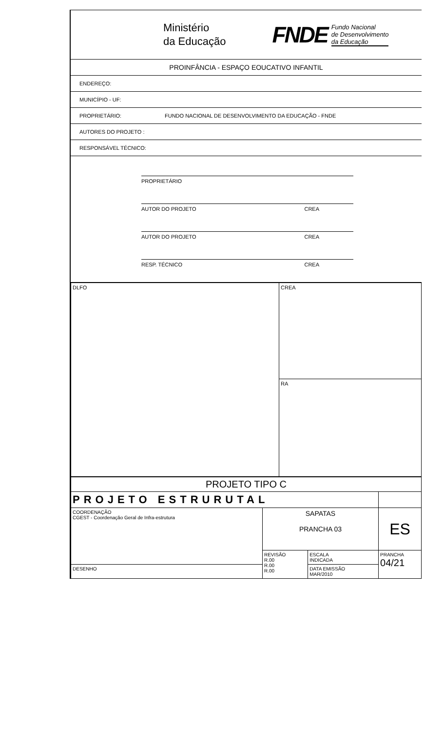Ministério
da Educação
FNDE
Fundo Nacional
de Desenvolvimento
da Educação
PROINFÂNCIA - ESPAÇO EOUCATIVO INFANTIL
ENDEREÇO:
MUNICÍPIO - UF:
PROPRIETÁRIO: FUNDO NACIONAL DE DESENVOLVIMENTO DA EDUCAÇÃO - FNDE
AUTORES DO PROJETO :
RESPONSÁVEL TÉCNICO:
PROPRIETÁRIO
AUTOR DO PROJETO CREA
AUTOR DO PROJETO CREA
RESP. TÉCNICO CREA
| DLFO | CREA |
| | RA |
| PROJETO TIPO C | | | |
| PROJETO ESTRURUTAL | | | |
| COORDENAÇÃO CGEST - Coordenação Geral de Infra-estrutura | SAPATAS PRANCHA 03 | | ES |
| | REVISÃO R.00 R.00 R.00 | ESCALA INDICADA | PRANCHA 04/21 |
| DESENHO | | DATA EMISSÃO MAR/2010 | |